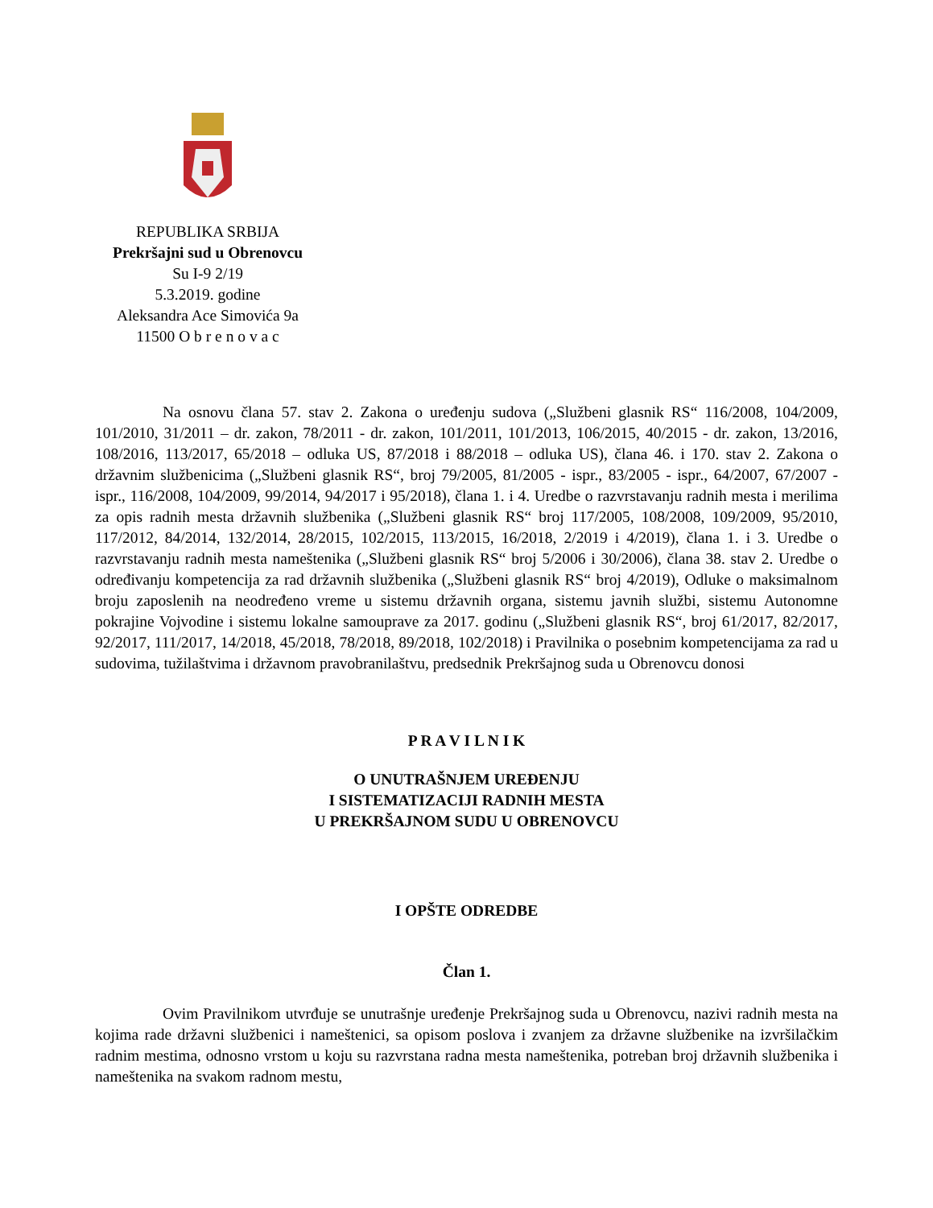REPUBLIKA SRBIJA
Prekršajni sud u Obrenovcu
Su I-9 2/19
5.3.2019. godine
Aleksandra Ace Simovića 9a
11500 O b r e n o v a c
Na osnovu člana 57. stav 2. Zakona o uređenju sudova („Službeni glasnik RS“ 116/2008, 104/2009, 101/2010, 31/2011 – dr. zakon, 78/2011 - dr. zakon, 101/2011, 101/2013, 106/2015, 40/2015 - dr. zakon, 13/2016, 108/2016, 113/2017, 65/2018 – odluka US, 87/2018 i 88/2018 – odluka US), člana 46. i 170. stav 2. Zakona o državnim službenicima („Službeni glasnik RS“, broj 79/2005, 81/2005 - ispr., 83/2005 - ispr., 64/2007, 67/2007 - ispr., 116/2008, 104/2009, 99/2014, 94/2017 i 95/2018), člana 1. i 4. Uredbe o razvrstavanju radnih mesta i merilima za opis radnih mesta državnih službenika („Službeni glasnik RS“ broj 117/2005, 108/2008, 109/2009, 95/2010, 117/2012, 84/2014, 132/2014, 28/2015, 102/2015, 113/2015, 16/2018, 2/2019 i 4/2019), člana 1. i 3. Uredbe o razvrstavanju radnih mesta nameštenika („Službeni glasnik RS“ broj 5/2006 i 30/2006), člana 38. stav 2. Uredbe o određivanju kompetencija za rad državnih službenika („Službeni glasnik RS“ broj 4/2019), Odluke o maksimalnom broju zaposlenih na neodređeno vreme u sistemu državnih organa, sistemu javnih službi, sistemu Autonomne pokrajine Vojvodine i sistemu lokalne samouprave za 2017. godinu („Službeni glasnik RS“, broj 61/2017, 82/2017, 92/2017, 111/2017, 14/2018, 45/2018, 78/2018, 89/2018, 102/2018) i Pravilnika o posebnim kompetencijama za rad u sudovima, tužilaštvima i državnom pravobranilaštvu, predsednik Prekršajnog suda u Obrenovcu donosi
P R A V I L N I K
O UNUTRAŠNJEM UREĐENJU
I SISTEMATIZACIJI RADNIH MESTA
U PREKRŠAJNOM SUDU U OBRENOVCU
I OPŠTE ODREDBE
Član 1.
Ovim Pravilnikom utvrđuje se unutrašnje uređenje Prekršajnog suda u Obrenovcu, nazivi radnih mesta na kojima rade državni službenici i nameštenici, sa opisom poslova i zvanjem za državne službenike na izvršilačkim radnim mestima, odnosno vrstom u koju su razvrstana radna mesta nameštenika, potreban broj državnih službenika i nameštenika na svakom radnom mestu,